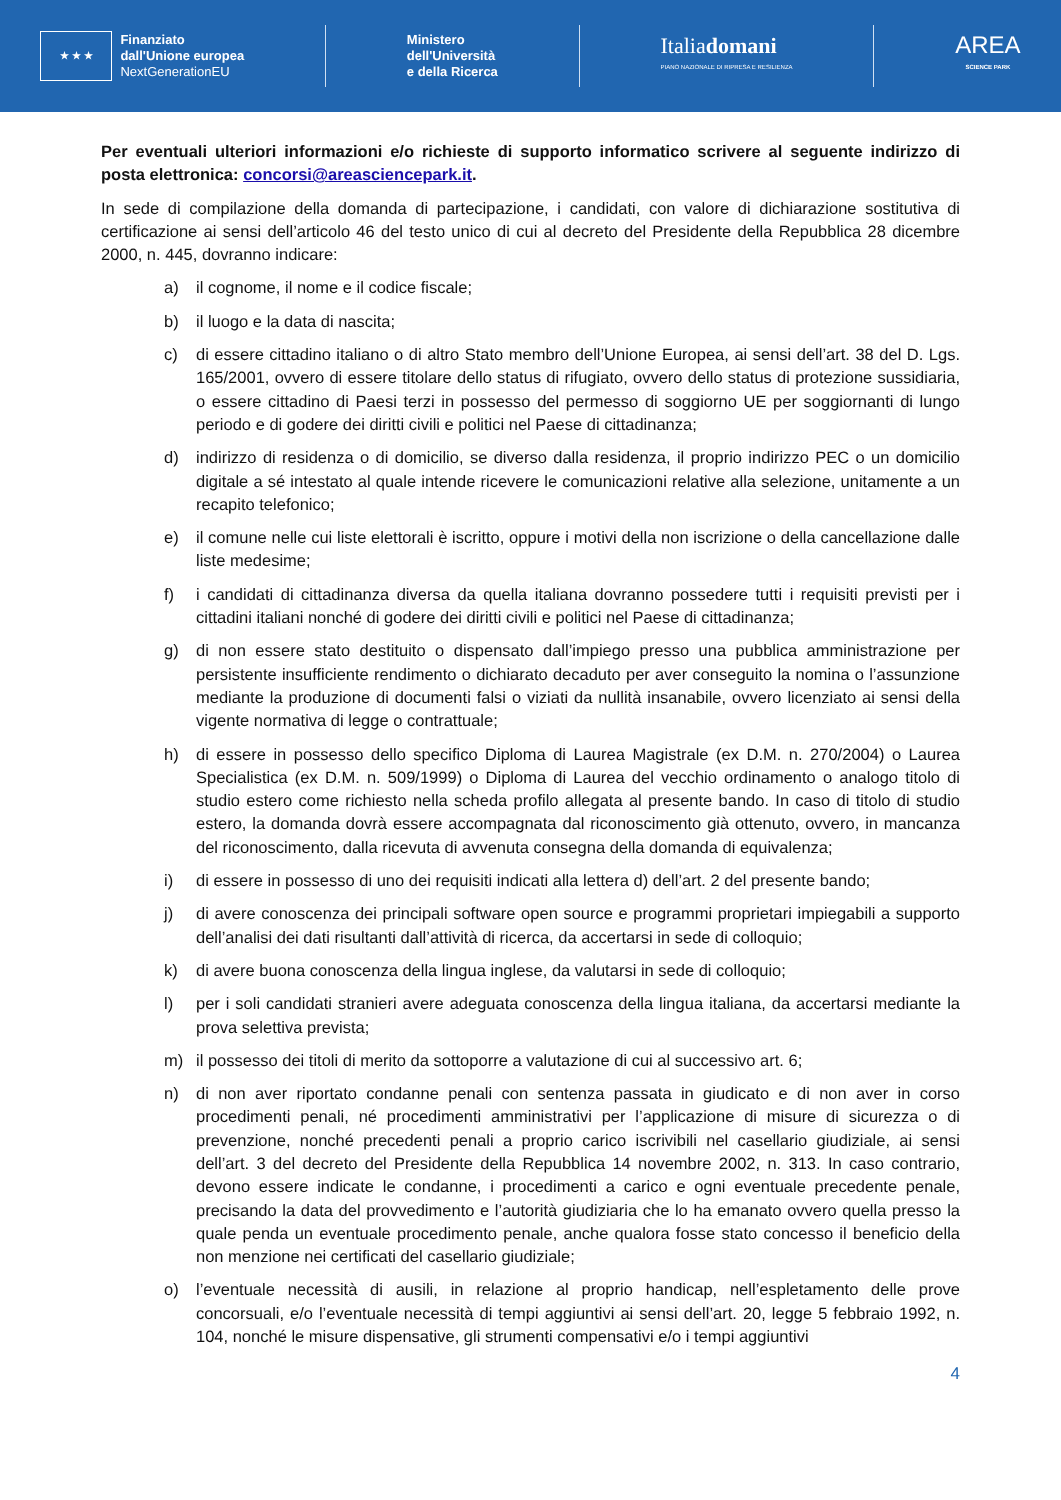★ ★ ★
Finanziato
dall'Unione europea
NextGenerationEU
Ministero
dell'Università
e della Ricerca
Italiadomani
PIANO NAZIONALE DI RIPRESA E RESILIENZA
AREA
SCIENCE PARK
Per eventuali ulteriori informazioni e/o richieste di supporto informatico scrivere al seguente indirizzo di posta elettronica: concorsi@areasciencepark.it.
In sede di compilazione della domanda di partecipazione, i candidati, con valore di dichiarazione sostitutiva di certificazione ai sensi dell’articolo 46 del testo unico di cui al decreto del Presidente della Repubblica 28 dicembre 2000, n. 445, dovranno indicare:
a) il cognome, il nome e il codice fiscale;
b) il luogo e la data di nascita;
c) di essere cittadino italiano o di altro Stato membro dell’Unione Europea, ai sensi dell’art. 38 del D. Lgs. 165/2001, ovvero di essere titolare dello status di rifugiato, ovvero dello status di protezione sussidiaria, o essere cittadino di Paesi terzi in possesso del permesso di soggiorno UE per soggiornanti di lungo periodo e di godere dei diritti civili e politici nel Paese di cittadinanza;
d) indirizzo di residenza o di domicilio, se diverso dalla residenza, il proprio indirizzo PEC o un domicilio digitale a sé intestato al quale intende ricevere le comunicazioni relative alla selezione, unitamente a un recapito telefonico;
e) il comune nelle cui liste elettorali è iscritto, oppure i motivi della non iscrizione o della cancellazione dalle liste medesime;
f) i candidati di cittadinanza diversa da quella italiana dovranno possedere tutti i requisiti previsti per i cittadini italiani nonché di godere dei diritti civili e politici nel Paese di cittadinanza;
g) di non essere stato destituito o dispensato dall’impiego presso una pubblica amministrazione per persistente insufficiente rendimento o dichiarato decaduto per aver conseguito la nomina o l’assunzione mediante la produzione di documenti falsi o viziati da nullità insanabile, ovvero licenziato ai sensi della vigente normativa di legge o contrattuale;
h) di essere in possesso dello specifico Diploma di Laurea Magistrale (ex D.M. n. 270/2004) o Laurea Specialistica (ex D.M. n. 509/1999) o Diploma di Laurea del vecchio ordinamento o analogo titolo di studio estero come richiesto nella scheda profilo allegata al presente bando. In caso di titolo di studio estero, la domanda dovrà essere accompagnata dal riconoscimento già ottenuto, ovvero, in mancanza del riconoscimento, dalla ricevuta di avvenuta consegna della domanda di equivalenza;
i) di essere in possesso di uno dei requisiti indicati alla lettera d) dell’art. 2 del presente bando;
j) di avere conoscenza dei principali software open source e programmi proprietari impiegabili a supporto dell’analisi dei dati risultanti dall’attività di ricerca, da accertarsi in sede di colloquio;
k) di avere buona conoscenza della lingua inglese, da valutarsi in sede di colloquio;
l) per i soli candidati stranieri avere adeguata conoscenza della lingua italiana, da accertarsi mediante la prova selettiva prevista;
m) il possesso dei titoli di merito da sottoporre a valutazione di cui al successivo art. 6;
n) di non aver riportato condanne penali con sentenza passata in giudicato e di non aver in corso procedimenti penali, né procedimenti amministrativi per l’applicazione di misure di sicurezza o di prevenzione, nonché precedenti penali a proprio carico iscrivibili nel casellario giudiziale, ai sensi dell’art. 3 del decreto del Presidente della Repubblica 14 novembre 2002, n. 313. In caso contrario, devono essere indicate le condanne, i procedimenti a carico e ogni eventuale precedente penale, precisando la data del provvedimento e l’autorità giudiziaria che lo ha emanato ovvero quella presso la quale penda un eventuale procedimento penale, anche qualora fosse stato concesso il beneficio della non menzione nei certificati del casellario giudiziale;
o) l’eventuale necessità di ausili, in relazione al proprio handicap, nell’espletamento delle prove concorsuali, e/o l’eventuale necessità di tempi aggiuntivi ai sensi dell’art. 20, legge 5 febbraio 1992, n. 104, nonché le misure dispensative, gli strumenti compensativi e/o i tempi aggiuntivi
4